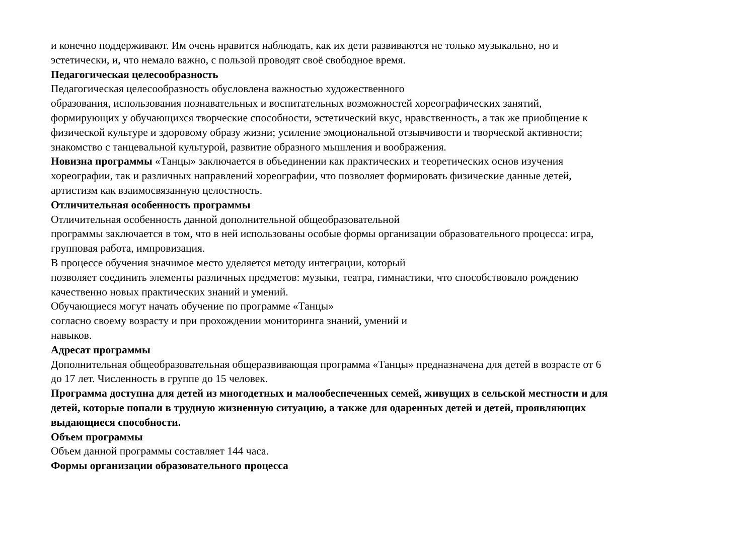и конечно поддерживают. Им очень нравится наблюдать, как их дети развиваются не только музыкально, но и
эстетически, и, что немало важно, с пользой проводят своё свободное время.
Педагогическая целесообразность
Педагогическая целесообразность обусловлена важностью художественного
образования, использования познавательных и воспитательных возможностей хореографических занятий,
формирующих у обучающихся творческие способности, эстетический вкус, нравственность, а так же приобщение к
физической культуре и здоровому образу жизни; усиление эмоциональной отзывчивости и творческой активности;
знакомство с танцевальной культурой, развитие образного мышления и воображения.
Новизна программы «Танцы» заключается в объединении как практических и теоретических основ изучения
хореографии, так и различных направлений хореографии, что позволяет формировать физические данные детей,
артистизм как взаимосвязанную целостность.
Отличительная особенность программы
Отличительная особенность данной дополнительной общеобразовательной
программы заключается в том, что в ней использованы особые формы организации образовательного процесса: игра,
групповая работа, импровизация.
В процессе обучения значимое место уделяется методу интеграции, который
позволяет соединить элементы различных предметов: музыки, театра, гимнастики, что способствовало рождению
качественно новых практических знаний и умений.
Обучающиеся могут начать обучение по программе «Танцы»
согласно своему возрасту и при прохождении мониторинга знаний, умений и
навыков.
Адресат программы
Дополнительная общеобразовательная общеразвивающая программа «Танцы» предназначена для детей в возрасте от 6
до 17 лет. Численность в группе до 15 человек.
Программа доступна для детей из многодетных и малообеспеченных семей, живущих в сельской местности и для
детей, которые попали в трудную жизненную ситуацию, а также для одаренных детей и детей, проявляющих
выдающиеся способности.
Объем программы
Объем данной программы составляет 144 часа.
Формы организации образовательного процесса